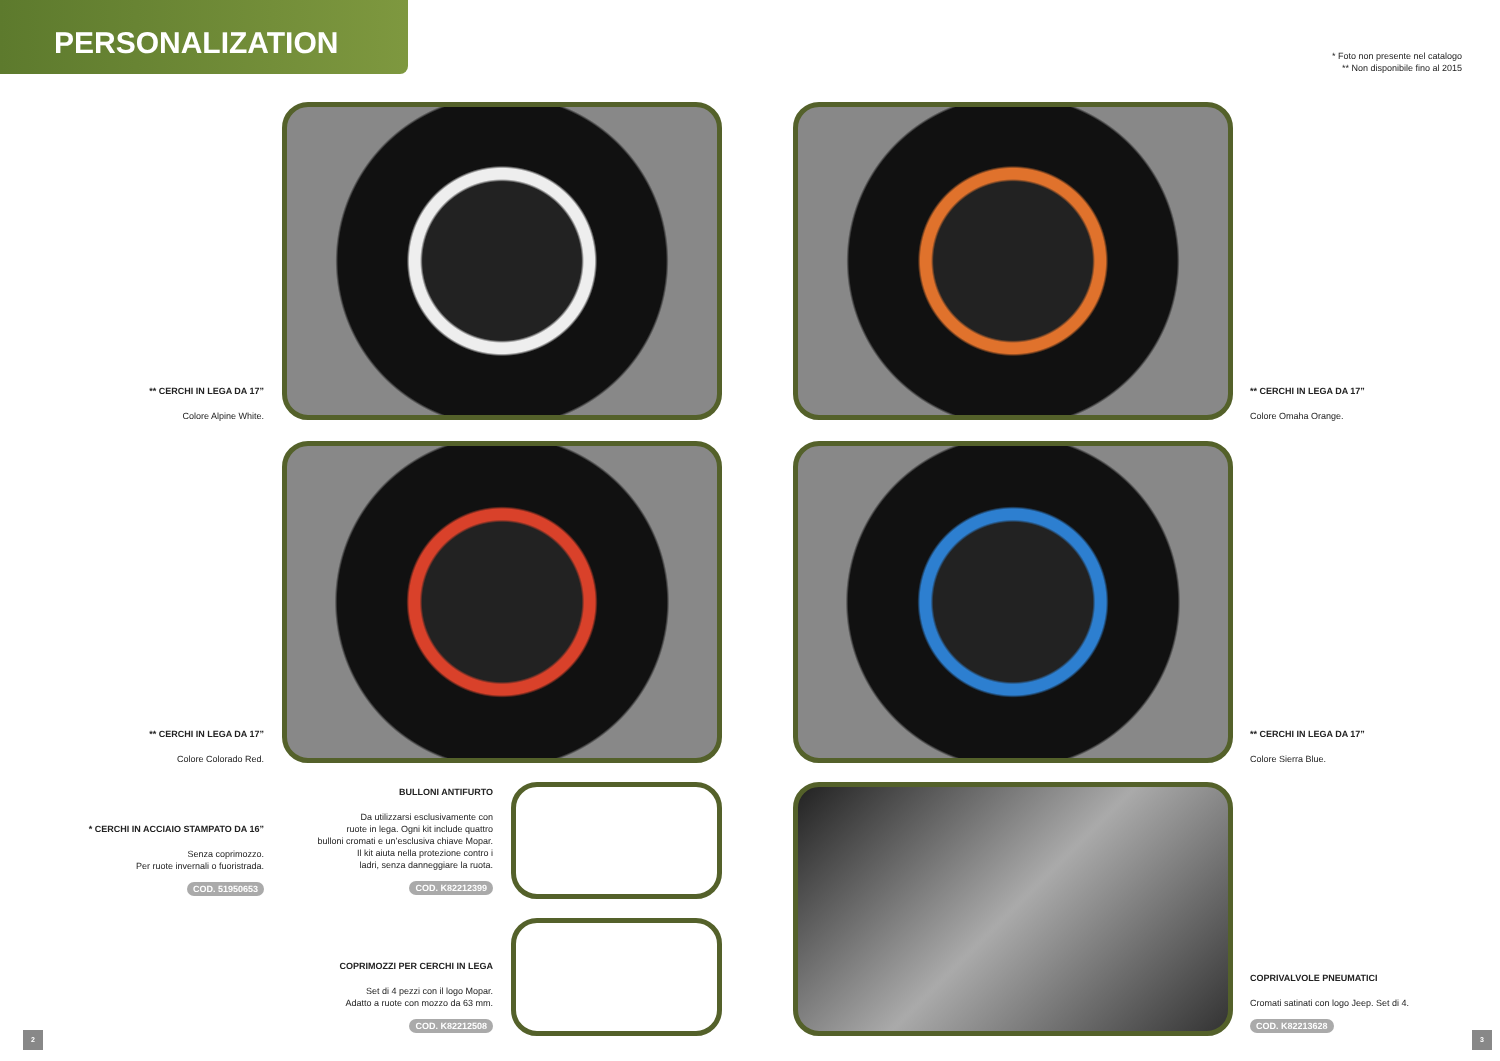PERSONALIZATION
* Foto non presente nel catalogo
** Non disponibile fino al 2015
** CERCHI IN LEGA DA 17”
Colore Alpine White.
** CERCHI IN LEGA DA 17”
Colore Omaha Orange.
** CERCHI IN LEGA DA 17”
Colore Colorado Red.
** CERCHI IN LEGA DA 17”
Colore Sierra Blue.
* CERCHI IN ACCIAIO STAMPATO DA 16”
Senza coprimozzo.
Per ruote invernali o fuoristrada.
COD. 51950653
BULLONI ANTIFURTO
Da utilizzarsi esclusivamente con
ruote in lega. Ogni kit include quattro
bulloni cromati e un’esclusiva chiave Mopar.
Il kit aiuta nella protezione contro i
ladri, senza danneggiare la ruota.
COD. K82212399
COPRIMOZZI PER CERCHI IN LEGA
Set di 4 pezzi con il logo Mopar.
Adatto a ruote con mozzo da 63 mm.
COD. K82212508
COPRIVALVOLE PNEUMATICI
Cromati satinati con logo Jeep. Set di 4.
COD. K82213628
2 3